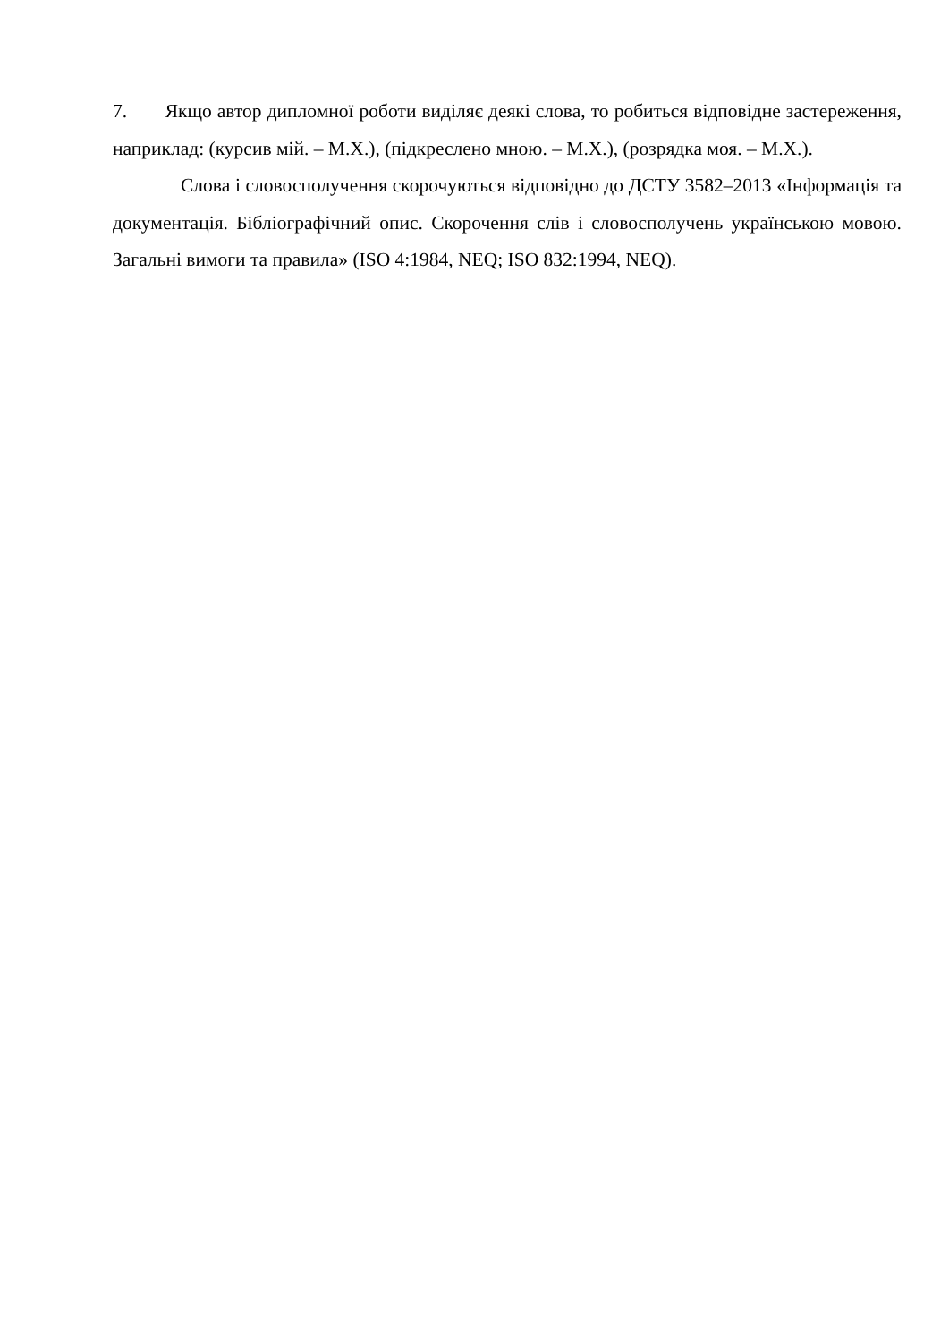7. Якщо автор дипломної роботи виділяє деякі слова, то робиться відповідне застереження, наприклад: (курсив мій. – М.Х.), (підкреслено мною. – М.Х.), (розрядка моя. – М.Х.).
Слова і словосполучення скорочуються відповідно до ДСТУ 3582–2013 «Інформація та документація. Бібліографічний опис. Скорочення слів і словосполучень українською мовою. Загальні вимоги та правила» (ISO 4:1984, NEQ; ISO 832:1994, NEQ).